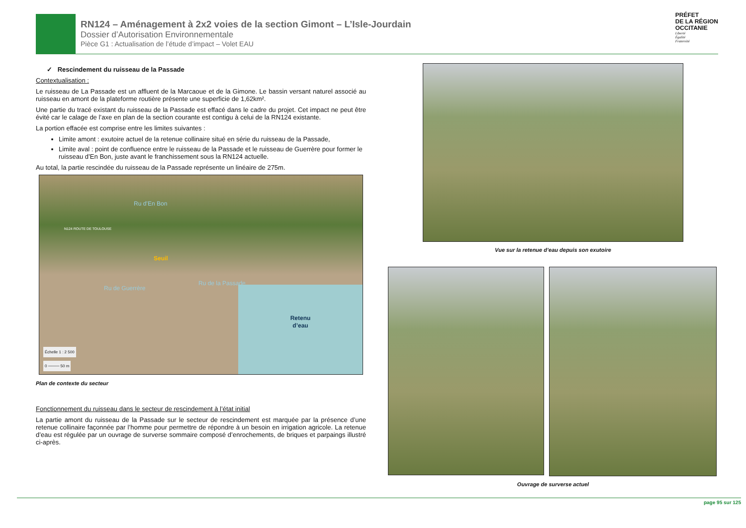RN124 – Aménagement à 2x2 voies de la section Gimont – L’Isle-Jourdain
Dossier d’Autorisation Environnementale
Pièce G1 : Actualisation de l’étude d’impact – Volet EAU
PRÉFET
DE LA RÉGION
OCCITANIE
Liberté
Égalité
Fraternité
✓ Rescindement du ruisseau de la Passade
Contextualisation :
Le ruisseau de La Passade est un affluent de la Marcaoue et de la Gimone. Le bassin versant naturel associé au ruisseau en amont de la plateforme routière présente une superficie de 1,62km².
Une partie du tracé existant du ruisseau de la Passade est effacé dans le cadre du projet. Cet impact ne peut être évité car le calage de l’axe en plan de la section courante est contigu à celui de la RN124 existante.
La portion effacée est comprise entre les limites suivantes :
Limite amont : exutoire actuel de la retenue collinaire situé en série du ruisseau de la Passade,
Limite aval : point de confluence entre le ruisseau de la Passade et le ruisseau de Guerrère pour former le ruisseau d’En Bon, juste avant le franchissement sous la RN124 actuelle.
Au total, la partie rescindée du ruisseau de la Passade représente un linéaire de 275m.
Ru d’En Bon
N124 ROUTE DE TOULOUSE
Seuil
Ru de Guerrère
Ru de la Passade
Retenu
d’eau
Échelle 1 : 2 500
0 ──── 50 m
Plan de contexte du secteur
Fonctionnement du ruisseau dans le secteur de rescindement à l’état initial
La partie amont du ruisseau de la Passade sur le secteur de rescindement est marquée par la présence d’une retenue collinaire façonnée par l’homme pour permettre de répondre à un besoin en irrigation agricole. La retenue d’eau est régulée par un ouvrage de surverse sommaire composé d’enrochements, de briques et parpaings illustré ci-après.
Vue sur la retenue d’eau depuis son exutoire
Ouvrage de surverse actuel
page 95 sur 125